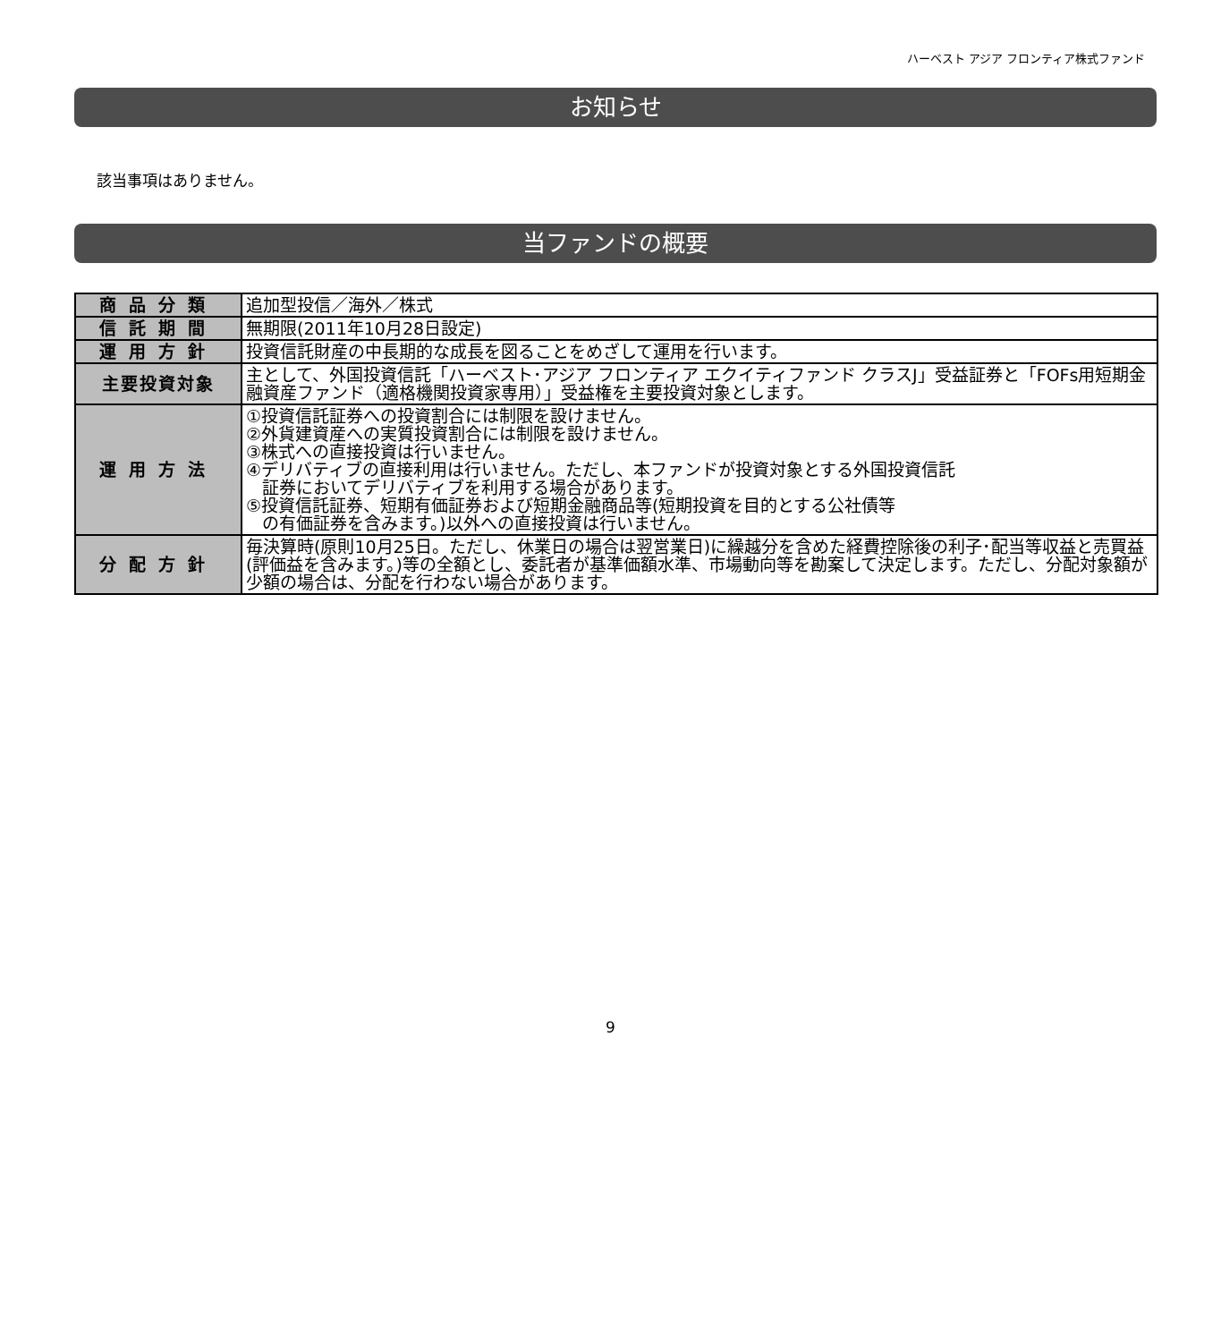ハーベスト アジア フロンティア株式ファンド
お知らせ
該当事項はありません。
当ファンドの概要
| 商品分類 | 追加型投信／海外／株式 |
| 信託期間 | 無期限(2011年10月28日設定) |
| 運用方針 | 投資信託財産の中長期的な成長を図ることをめざして運用を行います。 |
| 主要投資対象 | 主として、外国投資信託「ハーベスト･アジア フロンティア エクイティファンド クラスJ」受益証券と「FOFs用短期金融資産ファンド（適格機関投資家専用）」受益権を主要投資対象とします。 |
| 運用方法 | ①投資信託証券への投資割合には制限を設けません。 ②外貨建資産への実質投資割合には制限を設けません。 ③株式への直接投資は行いません。 ④デリバティブの直接利用は行いません。ただし、本ファンドが投資対象とする外国投資信託 証券においてデリバティブを利用する場合があります。 ⑤投資信託証券、短期有価証券および短期金融商品等(短期投資を目的とする公社債等 の有価証券を含みます。)以外への直接投資は行いません。 |
| 分配方針 | 毎決算時(原則10月25日。ただし、休業日の場合は翌営業日)に繰越分を含めた経費控除後の利子･配当等収益と売買益(評価益を含みます。)等の全額とし、委託者が基準価額水準、市場動向等を勘案して決定します。ただし、分配対象額が少額の場合は、分配を行わない場合があります。 |
9